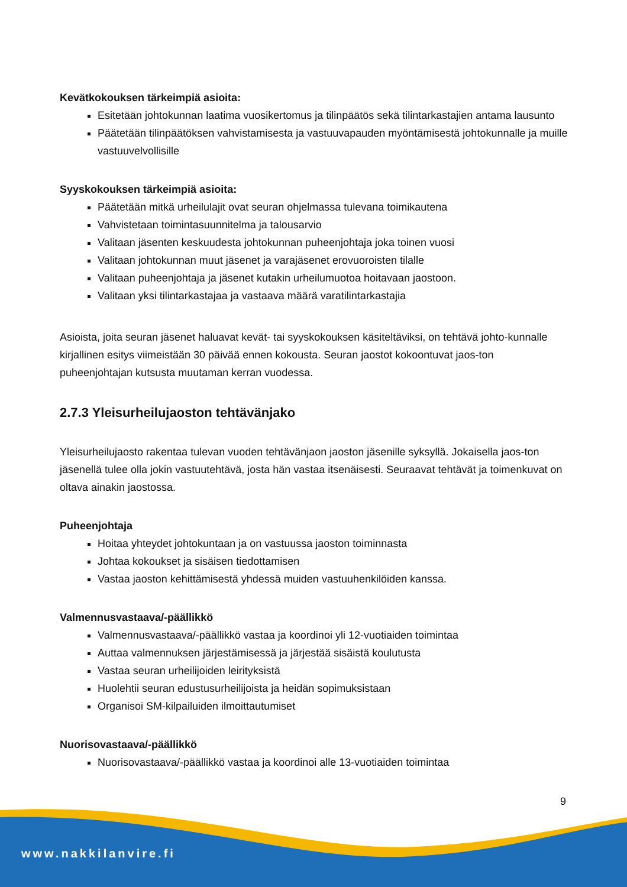Kevätkokouksen tärkeimpiä asioita:
Esitetään johtokunnan laatima vuosikertomus ja tilinpäätös sekä tilintarkastajien antama lausunto
Päätetään tilinpäätöksen vahvistamisesta ja vastuuvapauden myöntämisestä johtokunnalle ja muille vastuuvelvollisille
Syyskokouksen tärkeimpiä asioita:
Päätetään mitkä urheilulajit ovat seuran ohjelmassa tulevana toimikautena
Vahvistetaan toimintasuunnitelma ja talousarvio
Valitaan jäsenten keskuudesta johtokunnan puheenjohtaja joka toinen vuosi
Valitaan johtokunnan muut jäsenet ja varajäsenet erovuoroisten tilalle
Valitaan puheenjohtaja ja jäsenet kutakin urheilumuotoa hoitavaan jaostoon.
Valitaan yksi tilintarkastajaa ja vastaava määrä varatilintarkastajia
Asioista, joita seuran jäsenet haluavat kevät- tai syyskokouksen käsiteltäviksi, on tehtävä johto-kunnalle kirjallinen esitys viimeistään 30 päivää ennen kokousta. Seuran jaostot kokoontuvat jaos-ton puheenjohtajan kutsusta muutaman kerran vuodessa.
2.7.3 Yleisurheilujaoston tehtävänjako
Yleisurheilujaosto rakentaa tulevan vuoden tehtävänjaon jaoston jäsenille syksyllä. Jokaisella jaos-ton jäsenellä tulee olla jokin vastuutehtävä, josta hän vastaa itsenäisesti. Seuraavat tehtävät ja toimenkuvat on oltava ainakin jaostossa.
Puheenjohtaja
Hoitaa yhteydet johtokuntaan ja on vastuussa jaoston toiminnasta
Johtaa kokoukset ja sisäisen tiedottamisen
Vastaa jaoston kehittämisestä yhdessä muiden vastuuhenkilöiden kanssa.
Valmennusvastaava/-päällikkö
Valmennusvastaava/-päällikkö vastaa ja koordinoi yli 12-vuotiaiden toimintaa
Auttaa valmennuksen järjestämisessä ja järjestää sisäistä koulutusta
Vastaa seuran urheilijoiden leirityksistä
Huolehtii seuran edustusurheilijoista ja heidän sopimuksistaan
Organisoi SM-kilpailuiden ilmoittautumiset
Nuorisovastaava/-päällikkö
Nuorisovastaava/-päällikkö vastaa ja koordinoi alle 13-vuotiaiden toimintaa
9
www.nakkilanvire.fi